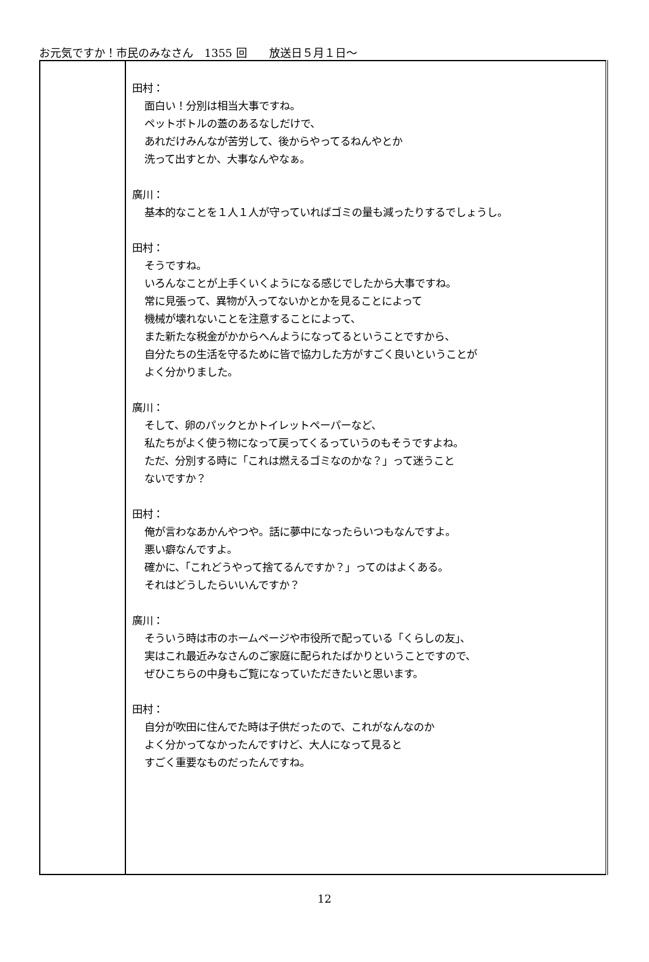お元気ですか！市民のみなさん　1355 回　　放送日５月１日～
| | 田村： 面白い！分別は相当大事ですね。 ペットボトルの蓋のあるなしだけで、 あれだけみんなが苦労して、後からやってるねんやとか 洗って出すとか、大事なんやなぁ。 廣川： 基本的なことを１人１人が守っていればゴミの量も減ったりするでしょうし。 田村： そうですね。 いろんなことが上手くいくようになる感じでしたから大事ですね。 常に見張って、異物が入ってないかとかを見ることによって 機械が壊れないことを注意することによって、 また新たな税金がかからへんようになってるということですから、 自分たちの生活を守るために皆で協力した方がすごく良いということが よく分かりました。 廣川： そして、卵のパックとかトイレットペーパーなど、 私たちがよく使う物になって戻ってくるっていうのもそうですよね。 ただ、分別する時に「これは燃えるゴミなのかな？」って迷うこと ないですか？ 田村： 俺が言わなあかんやつや。話に夢中になったらいつもなんですよ。 悪い癖なんですよ。 確かに、「これどうやって捨てるんですか？」ってのはよくある。 それはどうしたらいいんですか？ 廣川： そういう時は市のホームページや市役所で配っている「くらしの友」、 実はこれ最近みなさんのご家庭に配られたばかりということですので、 ぜひこちらの中身もご覧になっていただきたいと思います。 田村： 自分が吹田に住んでた時は子供だったので、これがなんなのか よく分かってなかったんですけど、大人になって見ると すごく重要なものだったんですね。 |
12